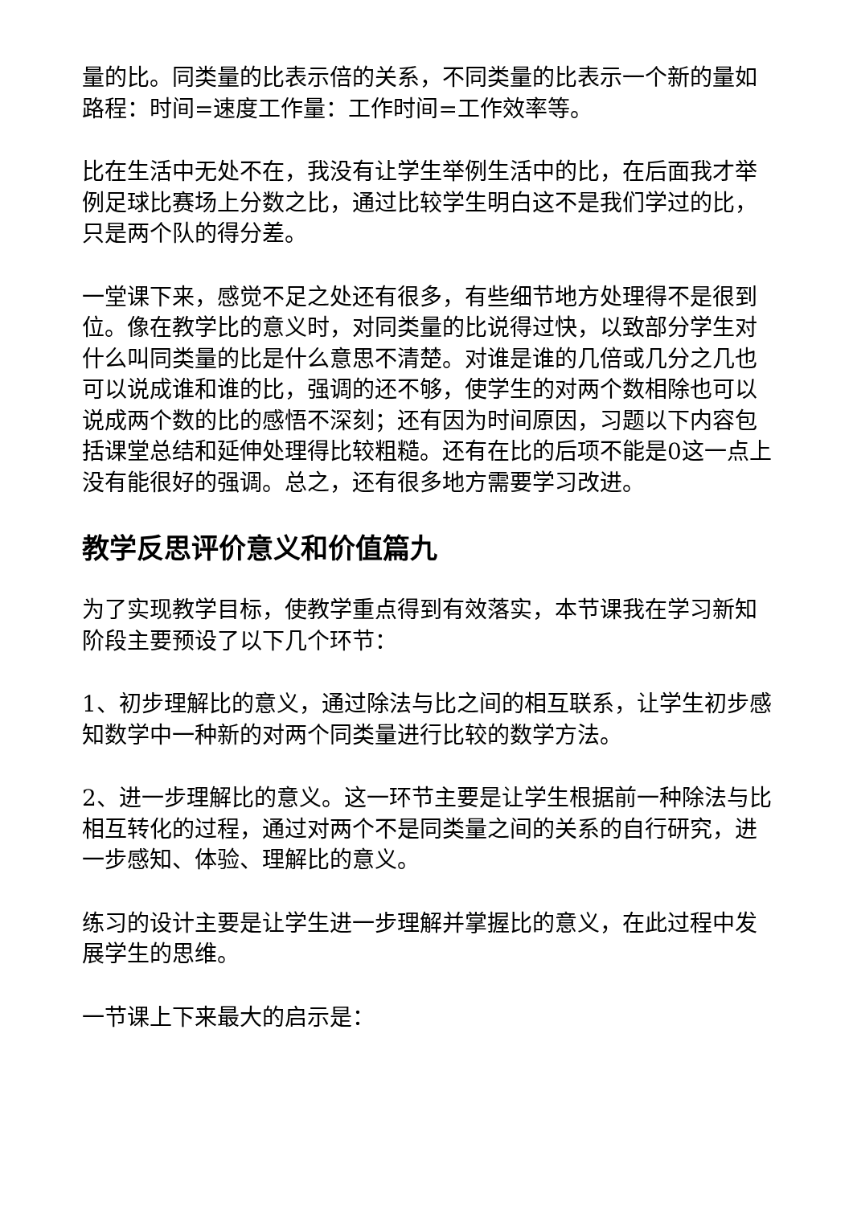量的比。同类量的比表示倍的关系，不同类量的比表示一个新的量如路程：时间=速度工作量：工作时间=工作效率等。
比在生活中无处不在，我没有让学生举例生活中的比，在后面我才举例足球比赛场上分数之比，通过比较学生明白这不是我们学过的比，只是两个队的得分差。
一堂课下来，感觉不足之处还有很多，有些细节地方处理得不是很到位。像在教学比的意义时，对同类量的比说得过快，以致部分学生对什么叫同类量的比是什么意思不清楚。对谁是谁的几倍或几分之几也可以说成谁和谁的比，强调的还不够，使学生的对两个数相除也可以说成两个数的比的感悟不深刻；还有因为时间原因，习题以下内容包括课堂总结和延伸处理得比较粗糙。还有在比的后项不能是0这一点上没有能很好的强调。总之，还有很多地方需要学习改进。
教学反思评价意义和价值篇九
为了实现教学目标，使教学重点得到有效落实，本节课我在学习新知阶段主要预设了以下几个环节：
1、初步理解比的意义，通过除法与比之间的相互联系，让学生初步感知数学中一种新的对两个同类量进行比较的数学方法。
2、进一步理解比的意义。这一环节主要是让学生根据前一种除法与比相互转化的过程，通过对两个不是同类量之间的关系的自行研究，进一步感知、体验、理解比的意义。
练习的设计主要是让学生进一步理解并掌握比的意义，在此过程中发展学生的思维。
一节课上下来最大的启示是：